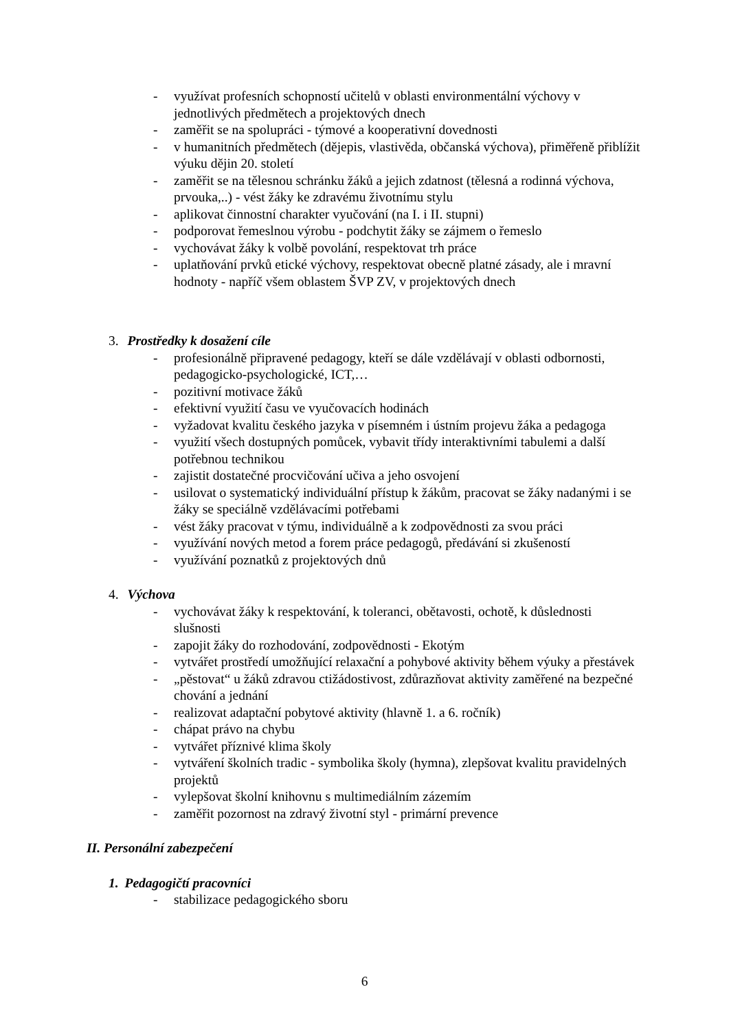- využívat profesních schopností učitelů v oblasti environmentální výchovy v jednotlivých předmětech a projektových dnech
- zaměřit se na spolupráci - týmové a kooperativní dovednosti
- v humanitních předmětech (dějepis, vlastivěda, občanská výchova), přiměřeně přiblížit výuku dějin 20. století
- zaměřit se na tělesnou schránku žáků a jejich zdatnost (tělesná a rodinná výchova, prvouka,..) - vést žáky ke zdravému životnímu stylu
- aplikovat činnostní charakter vyučování (na I. i II. stupni)
- podporovat řemeslnou výrobu - podchytit žáky se zájmem o řemeslo
- vychovávat žáky k volbě povolání, respektovat trh práce
- uplatňování prvků etické výchovy, respektovat obecně platné zásady, ale i mravní hodnoty - napříč všem oblastem ŠVP ZV, v projektových dnech
3. Prostředky k dosažení cíle
- profesionálně připravené pedagogy, kteří se dále vzdělávají v oblasti odbornosti, pedagogicko-psychologické, ICT,…
- pozitivní motivace žáků
- efektivní využití času ve vyučovacích hodinách
- vyžadovat kvalitu českého jazyka v písemném i ústním projevu žáka a pedagoga
- využití všech dostupných pomůcek, vybavit třídy interaktivními tabulemi a další potřebnou technikou
- zajistit dostatečné procvičování učiva a jeho osvojení
- usilovat o systematický individuální přístup k žákům, pracovat se žáky nadanými i se žáky se speciálně vzdělávacími potřebami
- vést žáky pracovat v týmu, individuálně a k zodpovědnosti za svou práci
- využívání nových metod a forem práce pedagogů, předávání si zkušeností
- využívání poznatků z projektových dnů
4. Výchova
- vychovávat žáky k respektování, k toleranci, obětavosti, ochotě, k důslednosti slušnosti
- zapojit žáky do rozhodování, zodpovědnosti - Ekotým
- vytvářet prostředí umožňující relaxační a pohybové aktivity během výuky a přestávek
- „pěstovat“ u žáků zdravou ctižádostivost, zdůrazňovat aktivity zaměřené na bezpečné chování a jednání
- realizovat adaptační pobytové aktivity (hlavně 1. a 6. ročník)
- chápat právo na chybu
- vytvářet příznivé klima školy
- vytváření školních tradic - symbolika školy (hymna), zlepšovat kvalitu pravidelných projektů
- vylepšovat školní knihovnu s multimediálním zázemím
- zaměřit pozornost na zdravý životní styl - primární prevence
II. Personální zabezpečení
1. Pedagogičtí pracovníci
- stabilizace pedagogického sboru
6